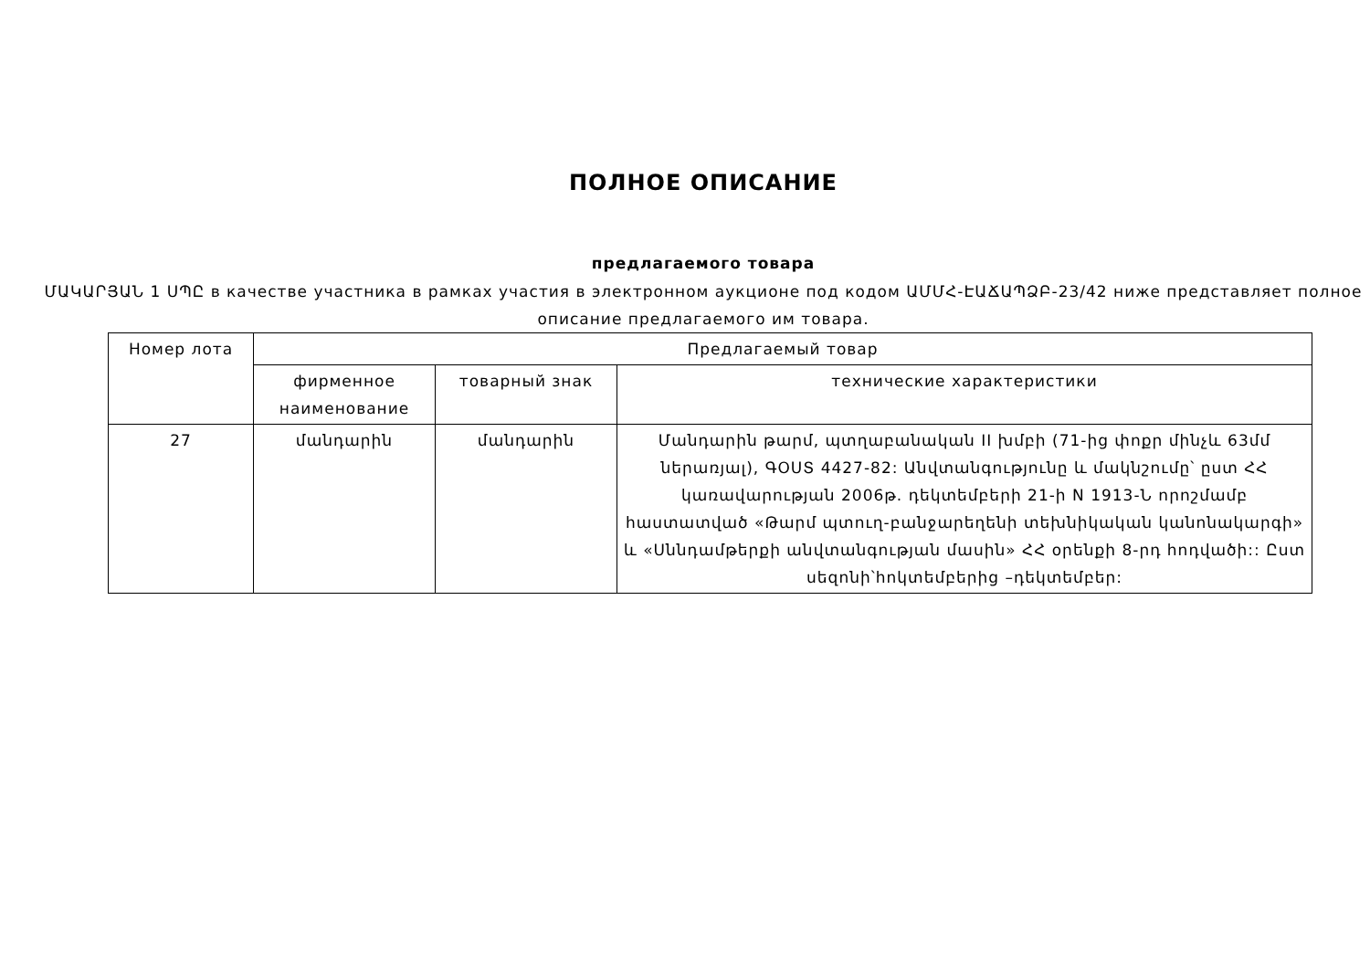ПОЛНОЕ ОПИСАНИЕ
предлагаемого товара
ՄԱԿԱՐՅԱՆ 1 ՍՊԸ в качестве участника в рамках участия в электронном аукционе под кодом ԱՄՄՀ-ԷԱՃԱՊՁԲ-23/42 ниже представляет полное описание предлагаемого им товара.
| Номер лота | Предлагаемый товар | | |
| --- | --- | --- | --- |
| | фирменное наименование | товарный знак | технические характеристики |
| 27 | մանդարին | մանդարին | Մանդարին թարմ, պտղաբանական II խմբի (71-ից փոքր մինչև 63մմ ներառյալ), ԳՕՍՏ 4427-82: Անվտանգությունը և մակնշումը՝ ըստ ՀՀ կառավարության 2006թ. դեկտեմբերի 21-ի N 1913-Ն որոշմամբ հաստատված «Թարմ պտուղ-բանջարեղենի տեխնիկական կանոնակարգի» և «Սննդամթերքի անվտանգության մասին» ՀՀ օրենքի 8-րդ հոդվածի:: Ըստ սեզոնի՝հոկտեմբերից –դեկտեմբեր: |